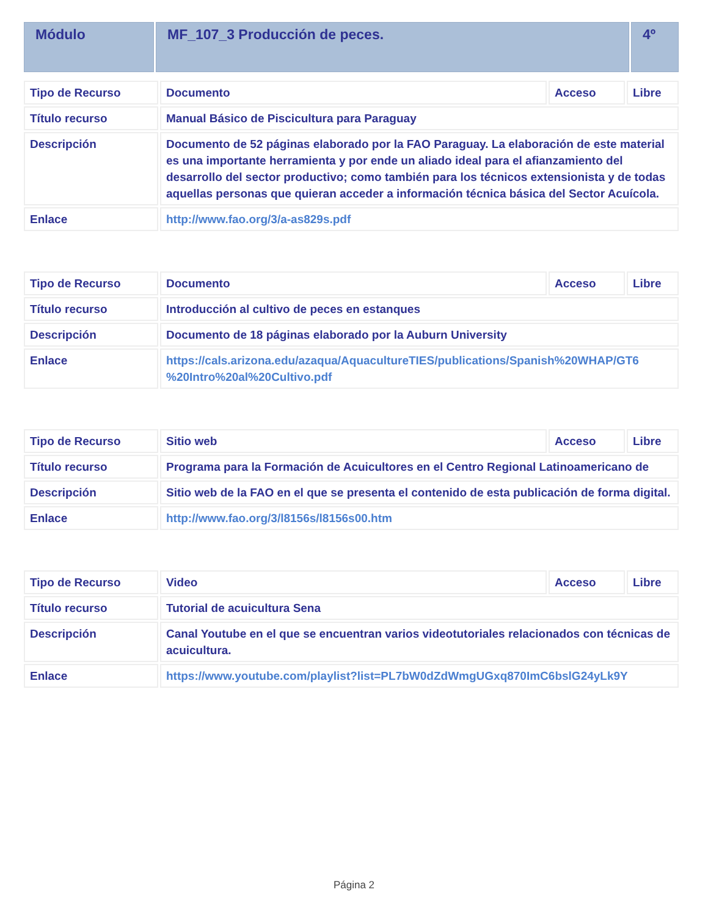| Módulo | MF_107_3 Producción de peces. | 4º |
| Tipo de Recurso | Documento | Acceso | Libre |
| Título recurso | Manual Básico de Piscicultura para Paraguay | | |
| Descripción | Documento de 52 páginas elaborado por la FAO Paraguay. La elaboración de este material es una importante herramienta y por ende un aliado ideal para el afianzamiento del desarrollo del sector productivo; como también para los técnicos extensionista y de todas aquellas personas que quieran acceder a información técnica básica del Sector Acuícola. | | |
| Enlace | http://www.fao.org/3/a-as829s.pdf | | |
| Tipo de Recurso | Documento | Acceso | Libre |
| Título recurso | Introducción al cultivo de peces en estanques | | |
| Descripción | Documento de 18 páginas elaborado por la Auburn University | | |
| Enlace | https://cals.arizona.edu/azaqua/AquacultureTIES/publications/Spanish%20WHAP/GT6 %20Intro%20al%20Cultivo.pdf | | |
| Tipo de Recurso | Sitio web | Acceso | Libre |
| Título recurso | Programa para la Formación de Acuicultores en el Centro Regional Latinoamericano de | | |
| Descripción | Sitio web de la FAO en el que se presenta el contenido de esta publicación de forma digital. | | |
| Enlace | http://www.fao.org/3/l8156s/l8156s00.htm | | |
| Tipo de Recurso | Video | Acceso | Libre |
| Título recurso | Tutorial de acuicultura Sena | | |
| Descripción | Canal Youtube en el que se encuentran varios videotutoriales relacionados con técnicas de acuicultura. | | |
| Enlace | https://www.youtube.com/playlist?list=PL7bW0dZdWmgUGxq870ImC6bslG24yLk9Y | | |
Página 2